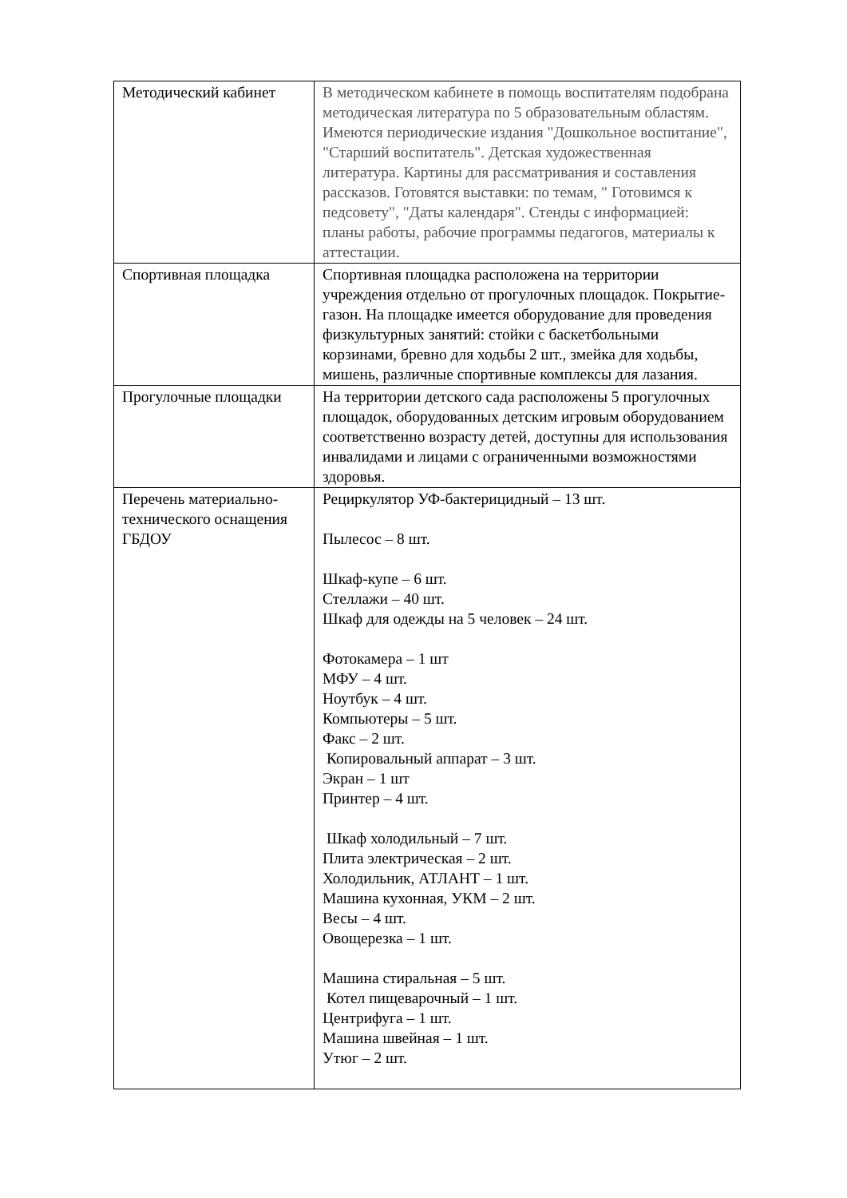| Методический кабинет | В методическом кабинете в помощь воспитателям подобрана методическая литература по 5 образовательным областям. Имеются периодические издания "Дошкольное воспитание", "Старший воспитатель". Детская художественная литература. Картины для рассматривания и составления рассказов. Готовятся выставки: по темам, " Готовимся к педсовету", "Даты календаря". Стенды с информацией: планы работы, рабочие программы педагогов, материалы к аттестации. |
| Спортивная площадка | Спортивная площадка расположена на территории учреждения отдельно от прогулочных площадок. Покрытие- газон. На площадке имеется оборудование для проведения физкультурных занятий: стойки с баскетбольными корзинами, бревно для ходьбы 2 шт., змейка для ходьбы, мишень, различные спортивные комплексы для лазания. |
| Прогулочные площадки | На территории детского сада расположены 5 прогулочных площадок, оборудованных детским игровым оборудованием соответственно возрасту детей, доступны для использования инвалидами и лицами с ограниченными возможностями здоровья. |
| Перечень материально-технического оснащения ГБДОУ | Рециркулятор УФ-бактерицидный – 13 шт. Пылесос – 8 шт. Шкаф-купе – 6 шт. Стеллажи – 40 шт. Шкаф для одежды на 5 человек – 24 шт. Фотокамера – 1 шт МФУ – 4 шт. Ноутбук – 4 шт. Компьютеры – 5 шт. Факс – 2 шт. Копировальный аппарат – 3 шт. Экран – 1 шт Принтер – 4 шт. Шкаф холодильный – 7 шт. Плита электрическая – 2 шт. Холодильник, АТЛАНТ – 1 шт. Машина кухонная, УКМ – 2 шт. Весы – 4 шт. Овощерезка – 1 шт. Машина стиральная – 5 шт. Котел пищеварочный – 1 шт. Центрифуга – 1 шт. Машина швейная – 1 шт. Утюг – 2 шт. |